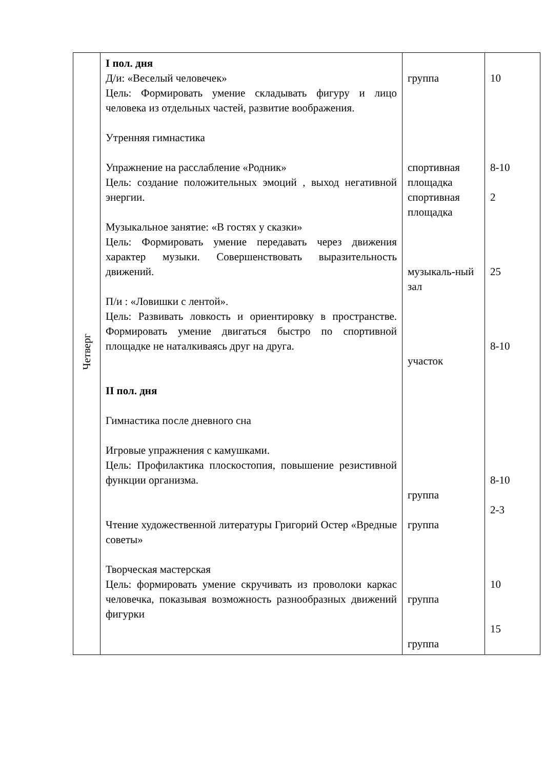| Четверг | I пол. дня Д/и: «Веселый человечек» Цель: Формировать умение складывать фигуру и лицо человека из отдельных частей, развитие воображения. Утренняя гимнастика Упражнение на расслабление «Родник» Цель: создание положительных эмоций , выход негативной энергии. Музыкальное занятие: «В гостях у сказки» Цель: Формировать умение передавать через движения характер музыки. Совершенствовать выразительность движений. П/и : «Ловишки с лентой». Цель: Развивать ловкость и ориентировку в пространстве. Формировать умение двигаться быстро по спортивной площадке не наталкиваясь друг на друга. II пол. дня Гимнастика после дневного сна Игровые упражнения с камушками. Цель: Профилактика плоскостопия, повышение резистивной функции организма. Чтение художественной литературы Григорий Остер «Вредные советы» Творческая мастерская Цель: формировать умение скручивать из проволоки каркас человечка, показывая возможность разнообразных движений фигурки | группа спортивная площадка спортивная площадка музыкаль-ный зал участок группа группа группа группа | 10 8-10 2 25 8-10 8-10 2-3 10 15 |